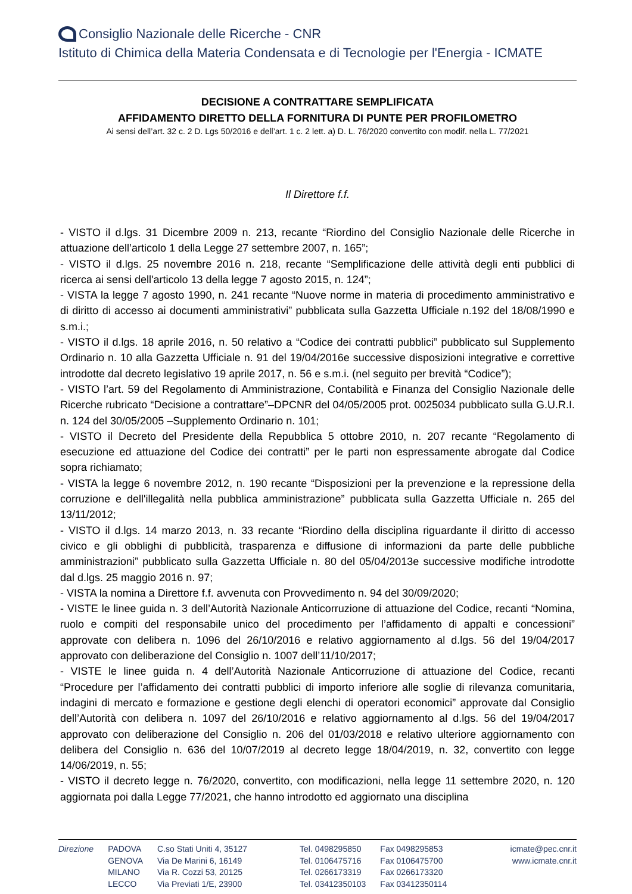Consiglio Nazionale delle Ricerche - CNR
Istituto di Chimica della Materia Condensata e di Tecnologie per l'Energia - ICMATE
DECISIONE A CONTRATTARE SEMPLIFICATA
AFFIDAMENTO DIRETTO DELLA FORNITURA DI PUNTE PER PROFILOMETRO
Ai sensi dell’art. 32 c. 2 D. Lgs 50/2016 e dell’art. 1 c. 2 lett. a) D. L. 76/2020 convertito con modif. nella L. 77/2021
Il Direttore f.f.
- VISTO il d.lgs. 31 Dicembre 2009 n. 213, recante “Riordino del Consiglio Nazionale delle Ricerche in attuazione dell’articolo 1 della Legge 27 settembre 2007, n. 165”;
- VISTO il d.lgs. 25 novembre 2016 n. 218, recante “Semplificazione delle attività degli enti pubblici di ricerca ai sensi dell'articolo 13 della legge 7 agosto 2015, n. 124”;
- VISTA la legge 7 agosto 1990, n. 241 recante “Nuove norme in materia di procedimento amministrativo e di diritto di accesso ai documenti amministrativi” pubblicata sulla Gazzetta Ufficiale n.192 del 18/08/1990 e s.m.i.;
- VISTO il d.lgs. 18 aprile 2016, n. 50 relativo a “Codice dei contratti pubblici” pubblicato sul Supplemento Ordinario n. 10 alla Gazzetta Ufficiale n. 91 del 19/04/2016e successive disposizioni integrative e correttive introdotte dal decreto legislativo 19 aprile 2017, n. 56 e s.m.i. (nel seguito per brevità “Codice”);
- VISTO l’art. 59 del Regolamento di Amministrazione, Contabilità e Finanza del Consiglio Nazionale delle Ricerche rubricato “Decisione a contrattare”–DPCNR del 04/05/2005 prot. 0025034 pubblicato sulla G.U.R.I. n. 124 del 30/05/2005 –Supplemento Ordinario n. 101;
- VISTO il Decreto del Presidente della Repubblica 5 ottobre 2010, n. 207 recante “Regolamento di esecuzione ed attuazione del Codice dei contratti” per le parti non espressamente abrogate dal Codice sopra richiamato;
- VISTA la legge 6 novembre 2012, n. 190 recante “Disposizioni per la prevenzione e la repressione della corruzione e dell'illegalità nella pubblica amministrazione” pubblicata sulla Gazzetta Ufficiale n. 265 del 13/11/2012;
- VISTO il d.lgs. 14 marzo 2013, n. 33 recante “Riordino della disciplina riguardante il diritto di accesso civico e gli obblighi di pubblicità, trasparenza e diffusione di informazioni da parte delle pubbliche amministrazioni” pubblicato sulla Gazzetta Ufficiale n. 80 del 05/04/2013e successive modifiche introdotte dal d.lgs. 25 maggio 2016 n. 97;
- VISTA la nomina a Direttore f.f. avvenuta con Provvedimento n. 94 del 30/09/2020;
- VISTE le linee guida n. 3 dell’Autorità Nazionale Anticorruzione di attuazione del Codice, recanti “Nomina, ruolo e compiti del responsabile unico del procedimento per l’affidamento di appalti e concessioni” approvate con delibera n. 1096 del 26/10/2016 e relativo aggiornamento al d.lgs. 56 del 19/04/2017 approvato con deliberazione del Consiglio n. 1007 dell’11/10/2017;
- VISTE le linee guida n. 4 dell’Autorità Nazionale Anticorruzione di attuazione del Codice, recanti “Procedure per l’affidamento dei contratti pubblici di importo inferiore alle soglie di rilevanza comunitaria, indagini di mercato e formazione e gestione degli elenchi di operatori economici” approvate dal Consiglio dell’Autorità con delibera n. 1097 del 26/10/2016 e relativo aggiornamento al d.lgs. 56 del 19/04/2017 approvato con deliberazione del Consiglio n. 206 del 01/03/2018 e relativo ulteriore aggiornamento con delibera del Consiglio n. 636 del 10/07/2019 al decreto legge 18/04/2019, n. 32, convertito con legge 14/06/2019, n. 55;
- VISTO il decreto legge n. 76/2020, convertito, con modificazioni, nella legge 11 settembre 2020, n. 120 aggiornata poi dalla Legge 77/2021, che hanno introdotto ed aggiornato una disciplina
Direzione PADOVA
GENOVA
MILANO
LECCO
C.so Stati Uniti 4, 35127
Via De Marini 6, 16149
Via R. Cozzi 53, 20125
Via Previati 1/E, 23900
Tel. 0498295850
Tel. 0106475716
Tel. 0266173319
Tel. 03412350103
Fax 0498295853
Fax 0106475700
Fax 0266173320
Fax 03412350114
icmate@pec.cnr.it
www.icmate.cnr.it